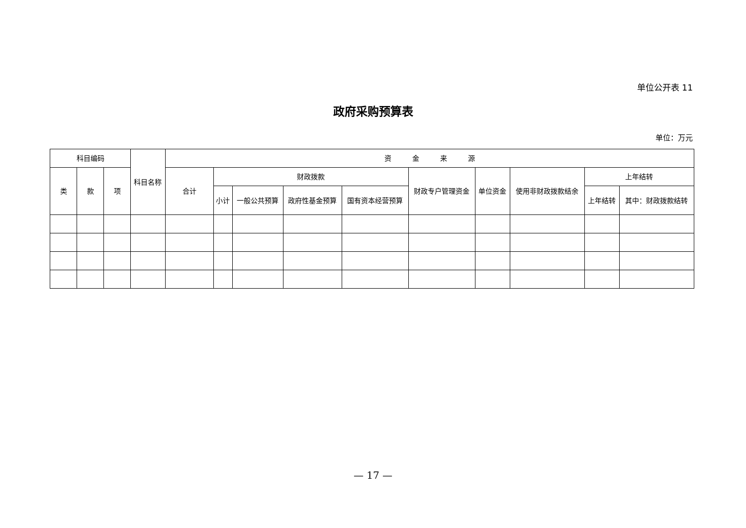单位公开表 11
政府采购预算表
单位：万元
| 科目编码 | | | 科目名称 | 资 金 来 源 | | | | | | | | | |
| --- | --- | --- | --- | --- | --- | --- | --- | --- | --- | --- | --- | --- | --- |
| 类 | 款 | 项 | | 合计 | 财政拨款 | | | | 财政专户管理资金 | 单位资金 | 使用非财政拨款结余 | 上年结转 | |
| | | | | | 小计 | 一般公共预算 | 政府性基金预算 | 国有资本经营预算 | | | | 上年结转 | 其中：财政拨款结转 |
— 17 —